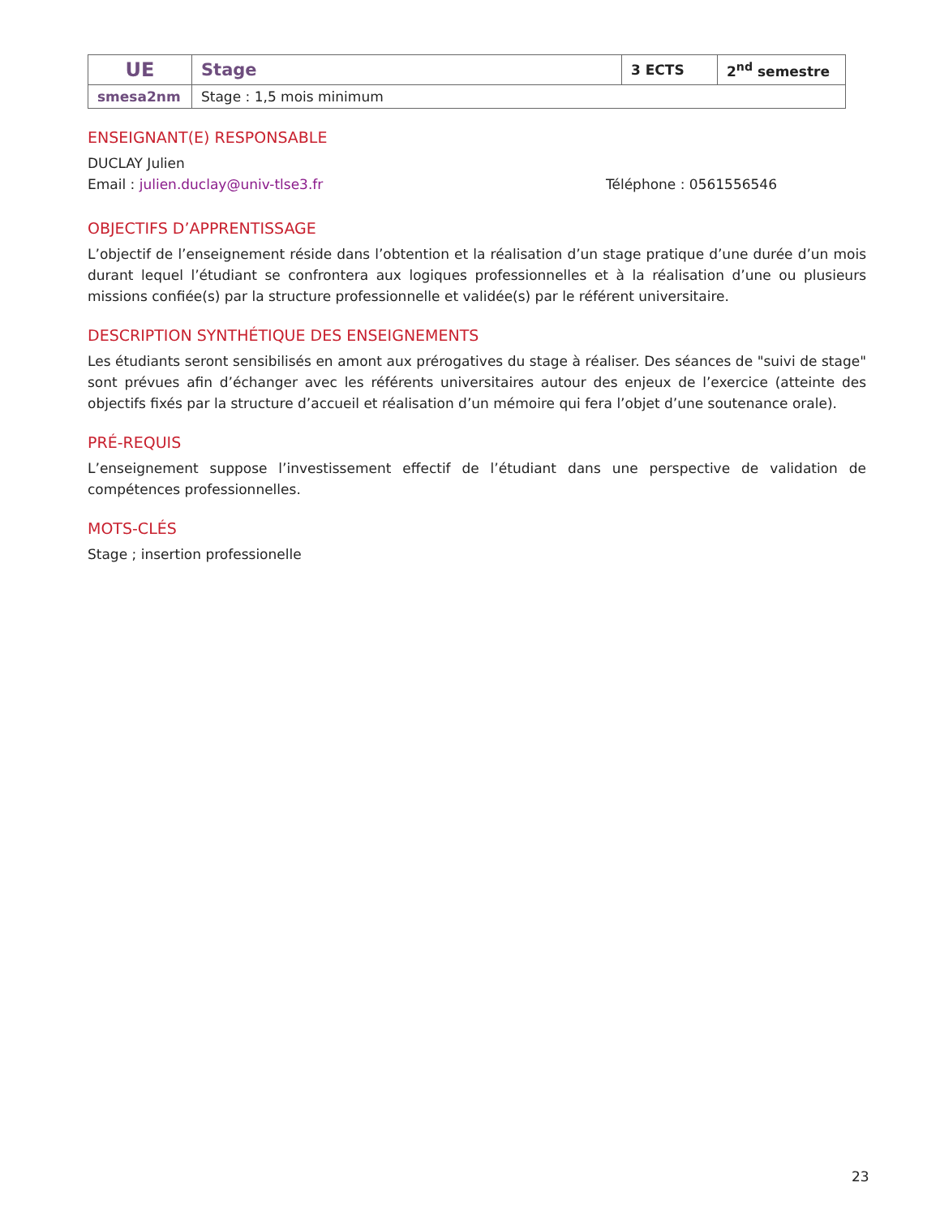| UE | Stage | 3 ECTS | 2<sup>nd</sup> semestre |
| smesa2nm | Stage : 1,5 mois minimum | | |
ENSEIGNANT(E) RESPONSABLE
DUCLAY Julien
Email : julien.duclay@univ-tlse3.fr Téléphone : 0561556546
OBJECTIFS D’APPRENTISSAGE
L’objectif de l’enseignement réside dans l’obtention et la réalisation d’un stage pratique d’une durée d’un mois durant lequel l’étudiant se confrontera aux logiques professionnelles et à la réalisation d’une ou plusieurs missions confiée(s) par la structure professionnelle et validée(s) par le référent universitaire.
DESCRIPTION SYNTHÉTIQUE DES ENSEIGNEMENTS
Les étudiants seront sensibilisés en amont aux prérogatives du stage à réaliser. Des séances de "suivi de stage" sont prévues afin d’échanger avec les référents universitaires autour des enjeux de l’exercice (atteinte des objectifs fixés par la structure d’accueil et réalisation d’un mémoire qui fera l’objet d’une soutenance orale).
PRÉ-REQUIS
L’enseignement suppose l’investissement effectif de l’étudiant dans une perspective de validation de compétences professionnelles.
MOTS-CLÉS
Stage ; insertion professionelle
23